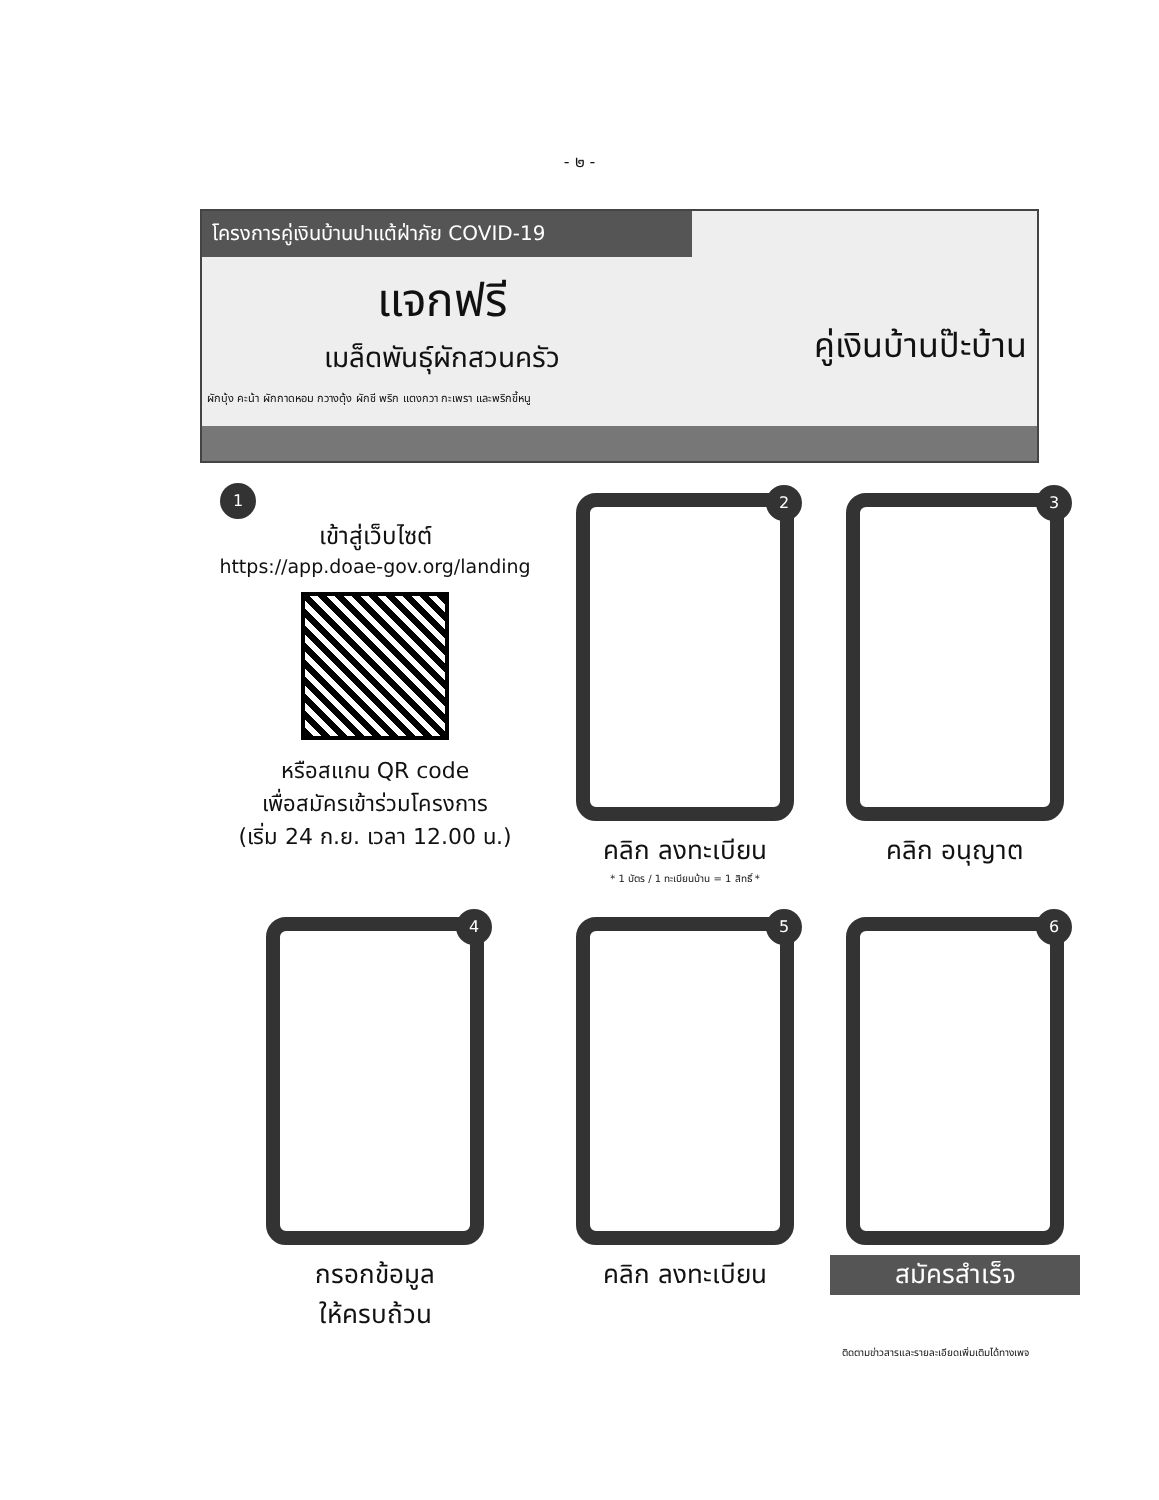- ๒ -
โครงการคู่เงินบ้านปาแต้ฝ่าภัย COVID-19
คู่เงินบ้านป๊ะบ้าน
แจกฟรี
เมล็ดพันธุ์ผักสวนครัว
ผักบุ้ง คะน้า ผักกาดหอม กวางตุ้ง ผักชี พริก แตงกวา กะเพรา และพริกขี้หนู
1
เข้าสู่เว็บไซต์
https://app.doae-gov.org/landing
หรือสแกน QR code
เพื่อสมัครเข้าร่วมโครงการ
(เริ่ม 24 ก.ย. เวลา 12.00 น.)
2
คลิก ลงทะเบียน
* 1 บัตร / 1 ทะเบียนบ้าน = 1 สิทธิ์ *
3
คลิก อนุญาต
4
กรอกข้อมูล
ให้ครบถ้วน
5
คลิก ลงทะเบียน
6
สมัครสำเร็จ
ติดตามข่าวสารและรายละเอียดเพิ่มเติมได้ทางเพจ